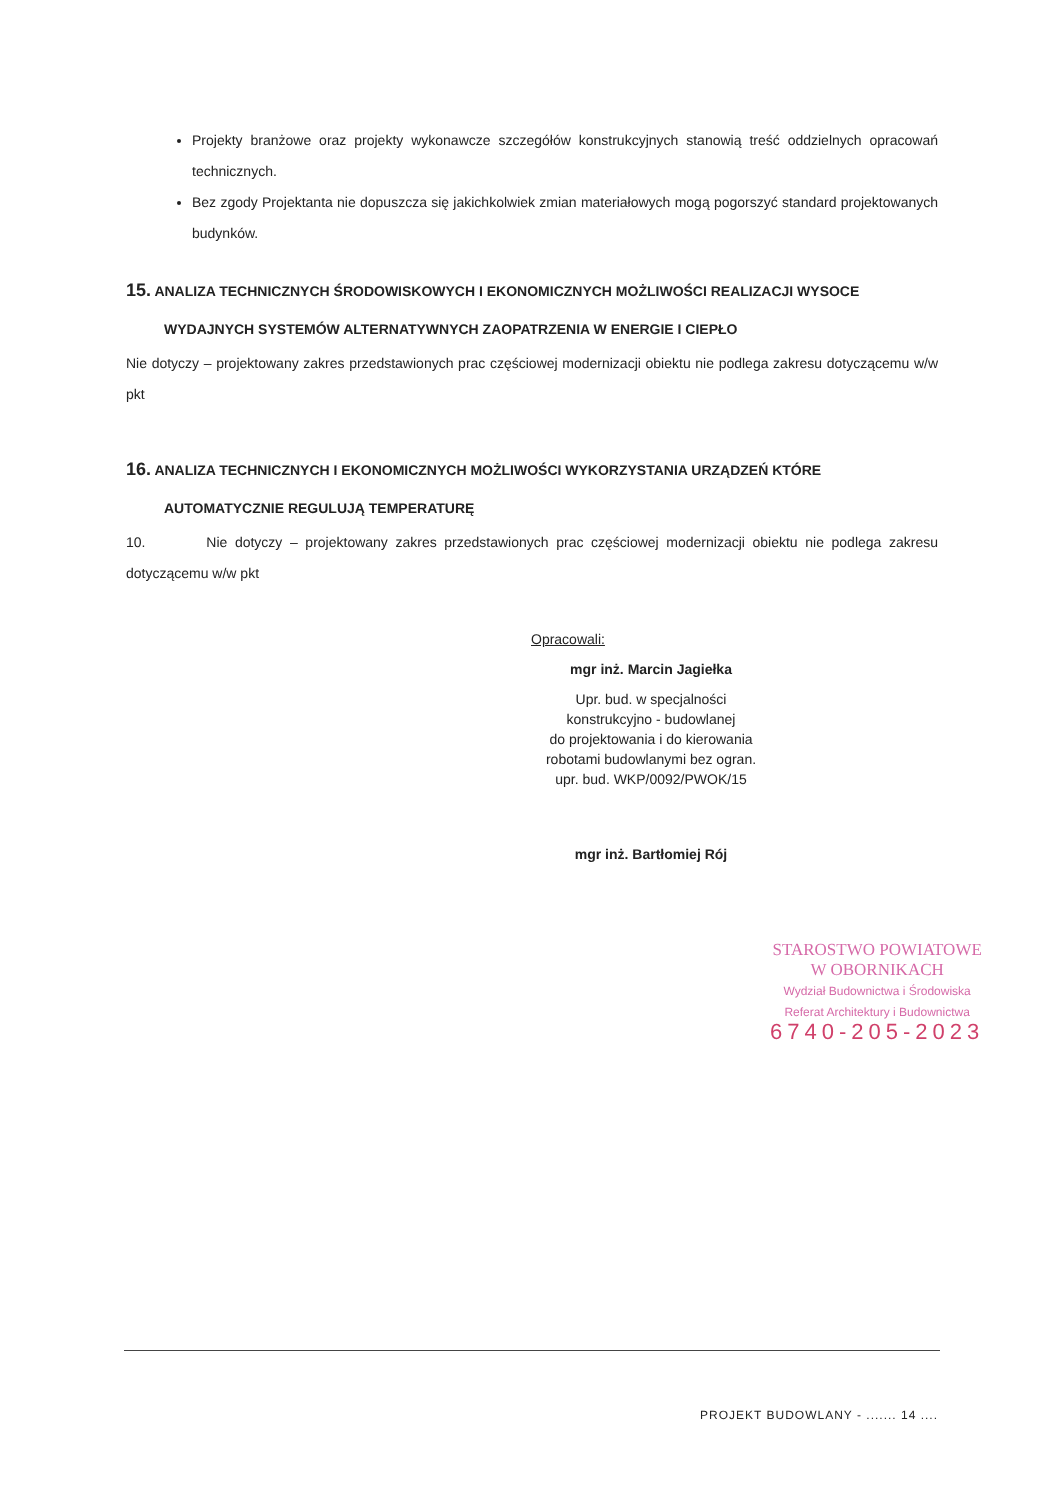Projekty branżowe oraz projekty wykonawcze szczegółów konstrukcyjnych stanowią treść oddzielnych opracowań technicznych.
Bez zgody Projektanta nie dopuszcza się jakichkolwiek zmian materiałowych mogą pogorszyć standard projektowanych budynków.
15. ANALIZA TECHNICZNYCH ŚRODOWISKOWYCH I EKONOMICZNYCH MOŻLIWOŚCI REALIZACJI WYSOCE
WYDAJNYCH SYSTEMÓW ALTERNATYWNYCH ZAOPATRZENIA W ENERGIE I CIEPŁO
Nie dotyczy – projektowany zakres przedstawionych prac częściowej modernizacji obiektu nie podlega zakresu dotyczącemu w/w pkt
16. ANALIZA TECHNICZNYCH I EKONOMICZNYCH MOŻLIWOŚCI WYKORZYSTANIA URZĄDZEŃ KTÓRE
AUTOMATYCZNIE REGULUJĄ TEMPERATURĘ
10. Nie dotyczy – projektowany zakres przedstawionych prac częściowej modernizacji obiektu nie podlega zakresu dotyczącemu w/w pkt
Opracowali:
mgr inż. Marcin Jagiełka
Upr. bud. w specjalności
konstrukcyjno - budowlanej
do projektowania i do kierowania
robotami budowlanymi bez ogran.
upr. bud. WKP/0092/PWOK/15
mgr inż. Bartłomiej Rój
STAROSTWO POWIATOWE
W OBORNIKACH
Wydział Budownictwa i Środowiska
Referat Architektury i Budownictwa
6740-205-2023
PROJEKT BUDOWLANY - ....... 14 ....